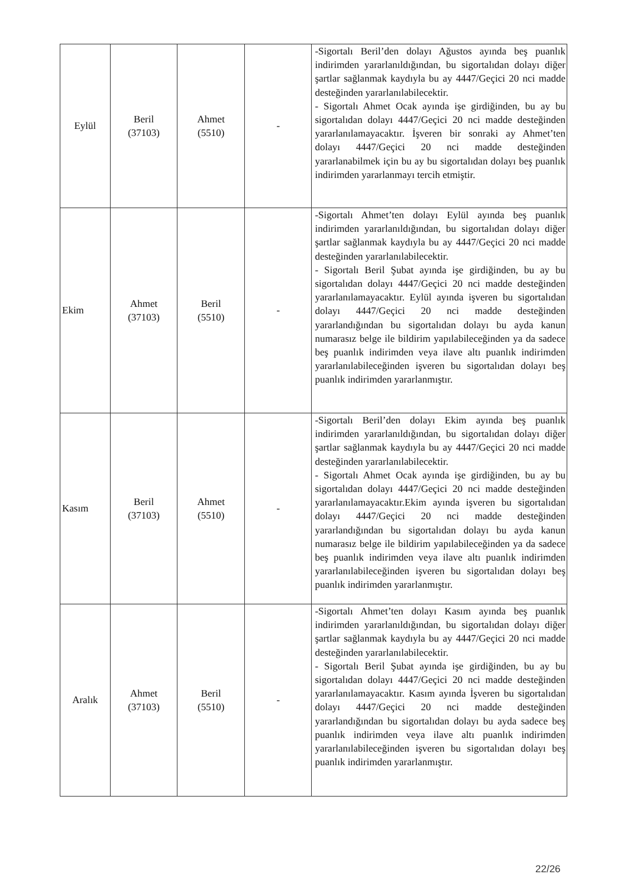| Eylül | Beril (37103) | Ahmet (5510) | - | -Sigortalı Beril’den dolayı Ağustos ayında beş puanlık indirimden yararlanıldığından, bu sigortalıdan dolayı diğer şartlar sağlanmak kaydıyla bu ay 4447/Geçici 20 nci madde desteğinden yararlanılabilecektir. - Sigortalı Ahmet Ocak ayında işe girdiğinden, bu ay bu sigortalıdan dolayı 4447/Geçici 20 nci madde desteğinden yararlanılamayacaktır. İşveren bir sonraki ay Ahmet’ten dolayı 4447/Geçici 20 nci madde desteğinden yararlanabilmek için bu ay bu sigortalıdan dolayı beş puanlık indirimden yararlanmayı tercih etmiştir. |
| Ekim | Ahmet (37103) | Beril (5510) | - | -Sigortalı Ahmet’ten dolayı Eylül ayında beş puanlık indirimden yararlanıldığından, bu sigortalıdan dolayı diğer şartlar sağlanmak kaydıyla bu ay 4447/Geçici 20 nci madde desteğinden yararlanılabilecektir. - Sigortalı Beril Şubat ayında işe girdiğinden, bu ay bu sigortalıdan dolayı 4447/Geçici 20 nci madde desteğinden yararlanılamayacaktır. Eylül ayında işveren bu sigortalıdan dolayı 4447/Geçici 20 nci madde desteğinden yararlandığından bu sigortalıdan dolayı bu ayda kanun numarasız belge ile bildirim yapılabileceğinden ya da sadece beş puanlık indirimden veya ilave altı puanlık indirimden yararlanılabileceğinden işveren bu sigortalıdan dolayı beş puanlık indirimden yararlanmıştır. |
| Kasım | Beril (37103) | Ahmet (5510) | - | -Sigortalı Beril’den dolayı Ekim ayında beş puanlık indirimden yararlanıldığından, bu sigortalıdan dolayı diğer şartlar sağlanmak kaydıyla bu ay 4447/Geçici 20 nci madde desteğinden yararlanılabilecektir. - Sigortalı Ahmet Ocak ayında işe girdiğinden, bu ay bu sigortalıdan dolayı 4447/Geçici 20 nci madde desteğinden yararlanılamayacaktır.Ekim ayında işveren bu sigortalıdan dolayı 4447/Geçici 20 nci madde desteğinden yararlandığından bu sigortalıdan dolayı bu ayda kanun numarasız belge ile bildirim yapılabileceğinden ya da sadece beş puanlık indirimden veya ilave altı puanlık indirimden yararlanılabileceğinden işveren bu sigortalıdan dolayı beş puanlık indirimden yararlanmıştır. |
| Aralık | Ahmet (37103) | Beril (5510) | - | -Sigortalı Ahmet’ten dolayı Kasım ayında beş puanlık indirimden yararlanıldığından, bu sigortalıdan dolayı diğer şartlar sağlanmak kaydıyla bu ay 4447/Geçici 20 nci madde desteğinden yararlanılabilecektir. - Sigortalı Beril Şubat ayında işe girdiğinden, bu ay bu sigortalıdan dolayı 4447/Geçici 20 nci madde desteğinden yararlanılamayacaktır. Kasım ayında İşveren bu sigortalıdan dolayı 4447/Geçici 20 nci madde desteğinden yararlandığından bu sigortalıdan dolayı bu ayda sadece beş puanlık indirimden veya ilave altı puanlık indirimden yararlanılabileceğinden işveren bu sigortalıdan dolayı beş puanlık indirimden yararlanmıştır. |
22/26